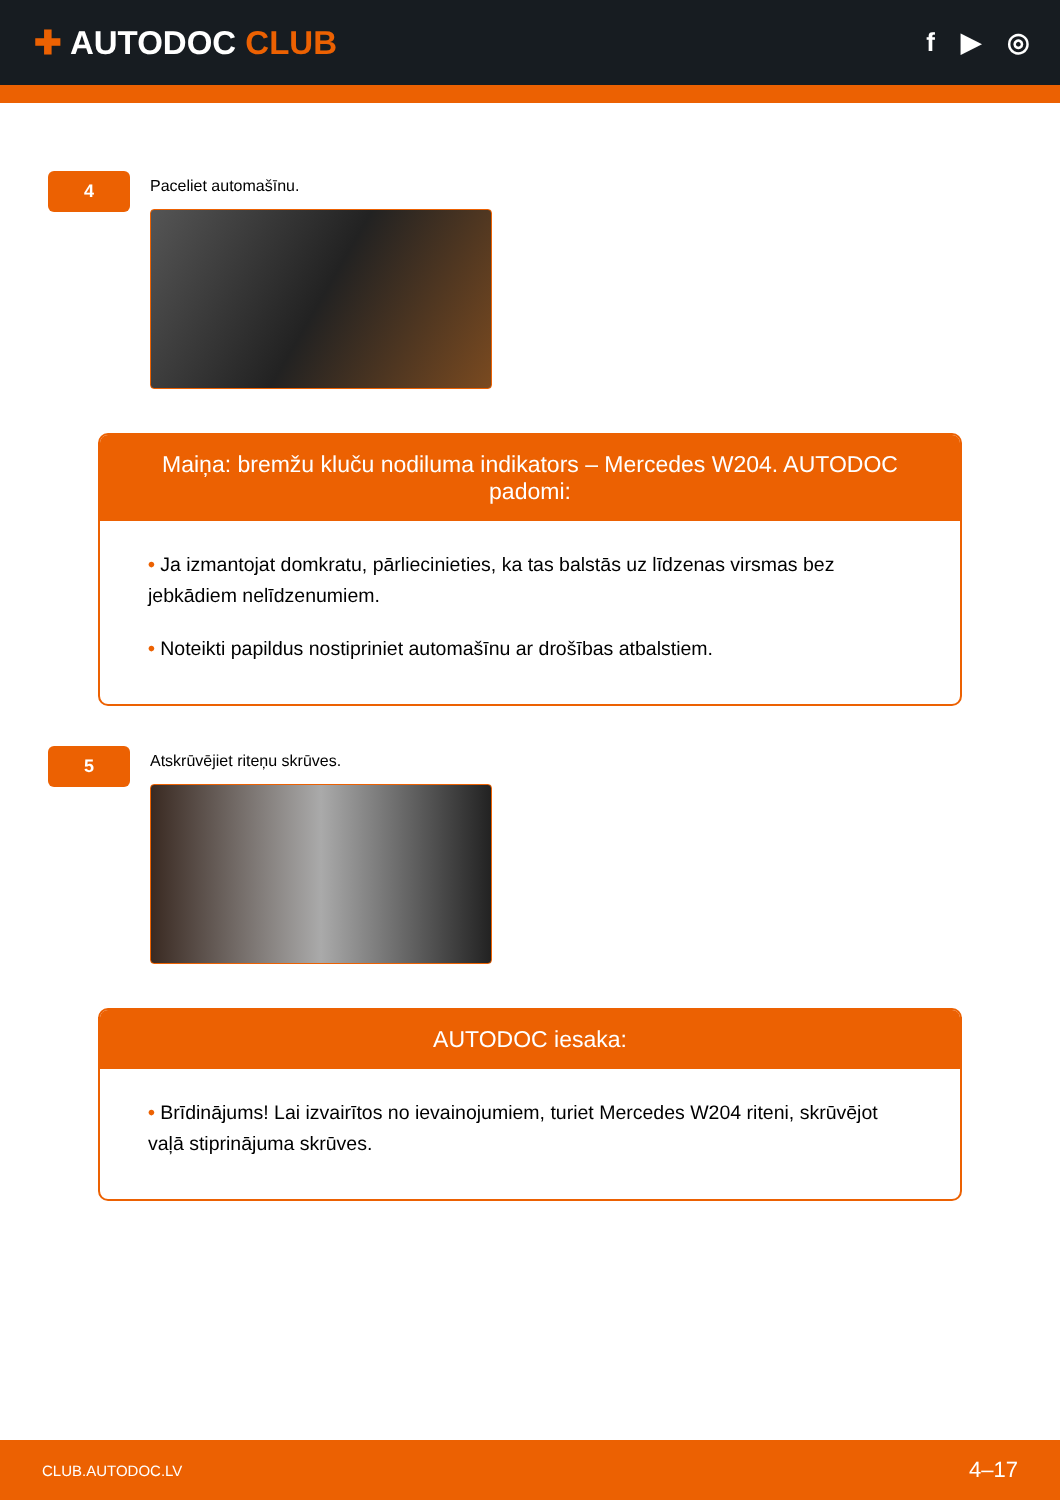✚ AUTODOC CLUB
f ▶ ◎
4
Paceliet automašīnu.
Maiņa: bremžu kluču nodiluma indikators – Mercedes W204. AUTODOC padomi:
• Ja izmantojat domkratu, pārliecinieties, ka tas balstās uz līdzenas virsmas bez jebkādiem nelīdzenumiem.
• Noteikti papildus nostipriniet automašīnu ar drošības atbalstiem.
5
Atskrūvējiet riteņu skrūves.
AUTODOC iesaka:
• Brīdinājums! Lai izvairītos no ievainojumiem, turiet Mercedes W204 riteni, skrūvējot vaļā stiprinājuma skrūves.
CLUB.AUTODOC.LV 4–17